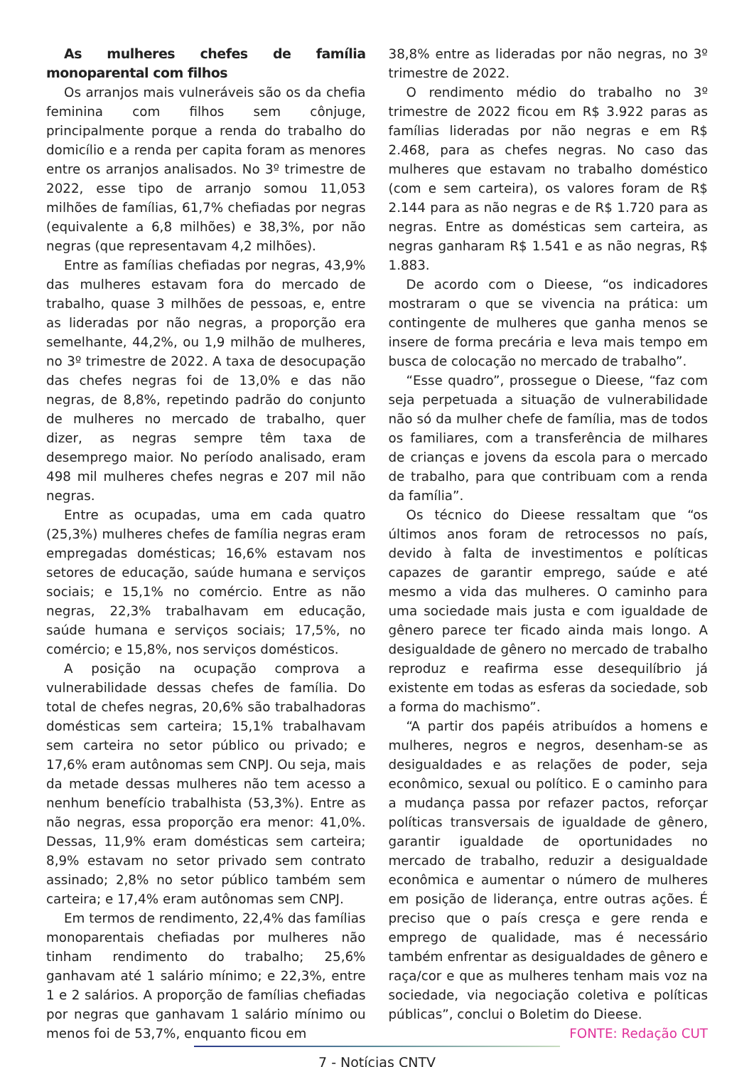As mulheres chefes de família monoparental com filhos
Os arranjos mais vulneráveis são os da chefia feminina com filhos sem cônjuge, principalmente porque a renda do trabalho do domicílio e a renda per capita foram as menores entre os arranjos analisados. No 3º trimestre de 2022, esse tipo de arranjo somou 11,053 milhões de famílias, 61,7% chefiadas por negras (equivalente a 6,8 milhões) e 38,3%, por não negras (que representavam 4,2 milhões).
Entre as famílias chefiadas por negras, 43,9% das mulheres estavam fora do mercado de trabalho, quase 3 milhões de pessoas, e, entre as lideradas por não negras, a proporção era semelhante, 44,2%, ou 1,9 milhão de mulheres, no 3º trimestre de 2022. A taxa de desocupação das chefes negras foi de 13,0% e das não negras, de 8,8%, repetindo padrão do conjunto de mulheres no mercado de trabalho, quer dizer, as negras sempre têm taxa de desemprego maior. No período analisado, eram 498 mil mulheres chefes negras e 207 mil não negras.
Entre as ocupadas, uma em cada quatro (25,3%) mulheres chefes de família negras eram empregadas domésticas; 16,6% estavam nos setores de educação, saúde humana e serviços sociais; e 15,1% no comércio. Entre as não negras, 22,3% trabalhavam em educação, saúde humana e serviços sociais; 17,5%, no comércio; e 15,8%, nos serviços domésticos.
A posição na ocupação comprova a vulnerabilidade dessas chefes de família. Do total de chefes negras, 20,6% são trabalhadoras domésticas sem carteira; 15,1% trabalhavam sem carteira no setor público ou privado; e 17,6% eram autônomas sem CNPJ. Ou seja, mais da metade dessas mulheres não tem acesso a nenhum benefício trabalhista (53,3%). Entre as não negras, essa proporção era menor: 41,0%. Dessas, 11,9% eram domésticas sem carteira; 8,9% estavam no setor privado sem contrato assinado; 2,8% no setor público também sem carteira; e 17,4% eram autônomas sem CNPJ.
Em termos de rendimento, 22,4% das famílias monoparentais chefiadas por mulheres não tinham rendimento do trabalho; 25,6% ganhavam até 1 salário mínimo; e 22,3%, entre 1 e 2 salários. A proporção de famílias chefiadas por negras que ganhavam 1 salário mínimo ou menos foi de 53,7%, enquanto ficou em
38,8% entre as lideradas por não negras, no 3º trimestre de 2022.
O rendimento médio do trabalho no 3º trimestre de 2022 ficou em R$ 3.922 paras as famílias lideradas por não negras e em R$ 2.468, para as chefes negras. No caso das mulheres que estavam no trabalho doméstico (com e sem carteira), os valores foram de R$ 2.144 para as não negras e de R$ 1.720 para as negras. Entre as domésticas sem carteira, as negras ganharam R$ 1.541 e as não negras, R$ 1.883.
De acordo com o Dieese, “os indicadores mostraram o que se vivencia na prática: um contingente de mulheres que ganha menos se insere de forma precária e leva mais tempo em busca de colocação no mercado de trabalho”.
“Esse quadro”, prossegue o Dieese, “faz com seja perpetuada a situação de vulnerabilidade não só da mulher chefe de família, mas de todos os familiares, com a transferência de milhares de crianças e jovens da escola para o mercado de trabalho, para que contribuam com a renda da família”.
Os técnico do Dieese ressaltam que “os últimos anos foram de retrocessos no país, devido à falta de investimentos e políticas capazes de garantir emprego, saúde e até mesmo a vida das mulheres. O caminho para uma sociedade mais justa e com igualdade de gênero parece ter ficado ainda mais longo. A desigualdade de gênero no mercado de trabalho reproduz e reafirma esse desequilíbrio já existente em todas as esferas da sociedade, sob a forma do machismo”.
“A partir dos papéis atribuídos a homens e mulheres, negros e negros, desenham-se as desigualdades e as relações de poder, seja econômico, sexual ou político. E o caminho para a mudança passa por refazer pactos, reforçar políticas transversais de igualdade de gênero, garantir igualdade de oportunidades no mercado de trabalho, reduzir a desigualdade econômica e aumentar o número de mulheres em posição de liderança, entre outras ações. É preciso que o país cresça e gere renda e emprego de qualidade, mas é necessário também enfrentar as desigualdades de gênero e raça/cor e que as mulheres tenham mais voz na sociedade, via negociação coletiva e políticas públicas”, conclui o Boletim do Dieese.
FONTE: Redação CUT
7 - Notícias CNTV